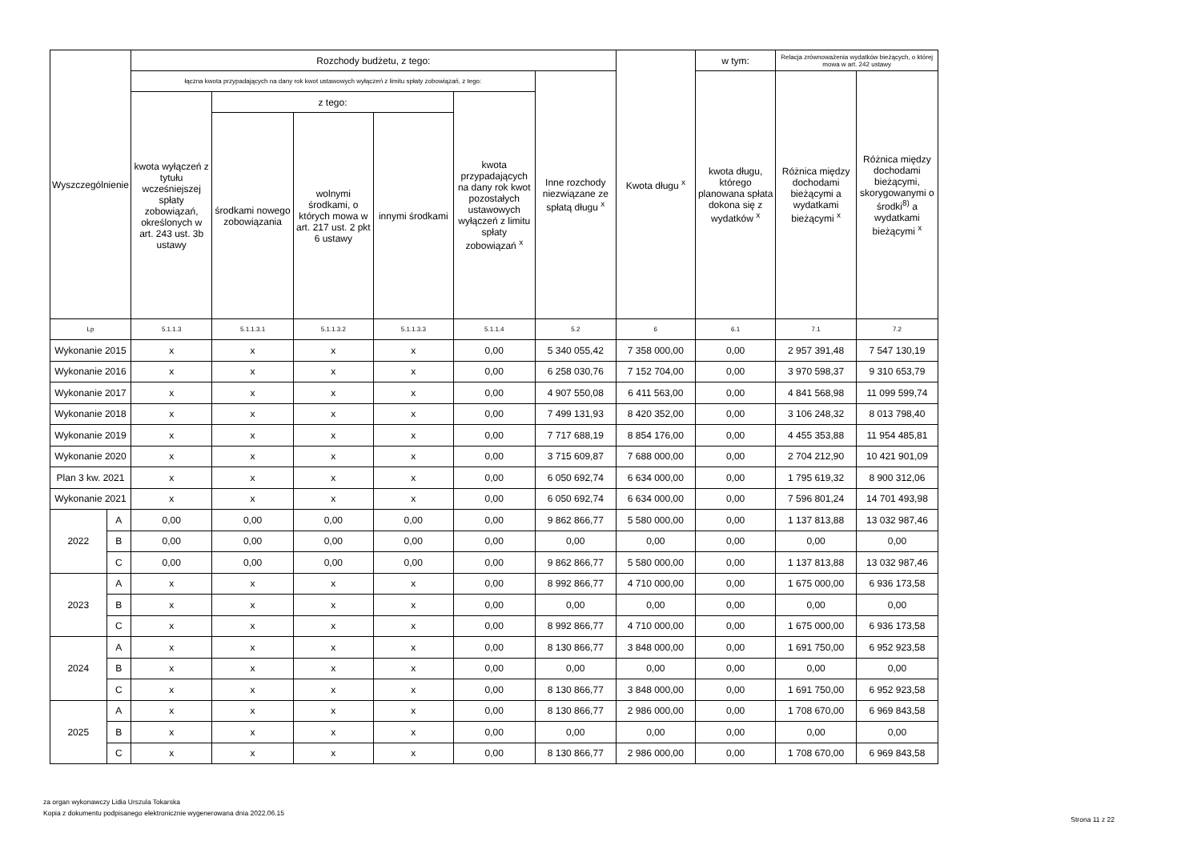| Wyszczególnienie | | Rozchody budżetu, z tego: | | | | | | Kwota długu <sup>x</sup> | w tym: | Relacja zrównoważenia wydatków bieżących, o której mowa w art. 242 ustawy | |
| --- | --- | --- | --- | --- | --- | --- | --- | --- | --- | --- | --- |
| | | łączna kwota przypadających na dany rok kwot ustawowych wyłączeń z limitu spłaty zobowiązań, z tego: | | | | | Inne rozchody niezwiązane ze spłatą długu <sup>x</sup> | | kwota długu, którego planowana spłata dokona się z wydatków <sup>x</sup> | Różnica między dochodami bieżącymi a wydatkami bieżącymi <sup>x</sup> | Różnica między dochodami bieżącymi, skorygowanymi o środki<sup>8)</sup> a wydatkami bieżącymi <sup>x</sup> |
| | | kwota wyłączeń z tytułu wcześniejszej spłaty zobowiązań, określonych w art. 243 ust. 3b ustawy | z tego: | | | kwota przypadających na dany rok kwot pozostałych ustawowych wyłączeń z limitu spłaty zobowiązań <sup>x</sup> | | | | | |
| | | | środkami nowego zobowiązania | wolnymi środkami, o których mowa w art. 217 ust. 2 pkt 6 ustawy | innymi środkami | | | | | | |
| Lp | | 5.1.1.3 | 5.1.1.3.1 | 5.1.1.3.2 | 5.1.1.3.3 | 5.1.1.4 | 5.2 | 6 | 6.1 | 7.1 | 7.2 |
| Wykonanie 2015 | | x | x | x | x | 0,00 | 5 340 055,42 | 7 358 000,00 | 0,00 | 2 957 391,48 | 7 547 130,19 |
| Wykonanie 2016 | | x | x | x | x | 0,00 | 6 258 030,76 | 7 152 704,00 | 0,00 | 3 970 598,37 | 9 310 653,79 |
| Wykonanie 2017 | | x | x | x | x | 0,00 | 4 907 550,08 | 6 411 563,00 | 0,00 | 4 841 568,98 | 11 099 599,74 |
| Wykonanie 2018 | | x | x | x | x | 0,00 | 7 499 131,93 | 8 420 352,00 | 0,00 | 3 106 248,32 | 8 013 798,40 |
| Wykonanie 2019 | | x | x | x | x | 0,00 | 7 717 688,19 | 8 854 176,00 | 0,00 | 4 455 353,88 | 11 954 485,81 |
| Wykonanie 2020 | | x | x | x | x | 0,00 | 3 715 609,87 | 7 688 000,00 | 0,00 | 2 704 212,90 | 10 421 901,09 |
| Plan 3 kw. 2021 | | x | x | x | x | 0,00 | 6 050 692,74 | 6 634 000,00 | 0,00 | 1 795 619,32 | 8 900 312,06 |
| Wykonanie 2021 | | x | x | x | x | 0,00 | 6 050 692,74 | 6 634 000,00 | 0,00 | 7 596 801,24 | 14 701 493,98 |
| 2022 | A | 0,00 | 0,00 | 0,00 | 0,00 | 0,00 | 9 862 866,77 | 5 580 000,00 | 0,00 | 1 137 813,88 | 13 032 987,46 |
| | B | 0,00 | 0,00 | 0,00 | 0,00 | 0,00 | 0,00 | 0,00 | 0,00 | 0,00 | 0,00 |
| | C | 0,00 | 0,00 | 0,00 | 0,00 | 0,00 | 9 862 866,77 | 5 580 000,00 | 0,00 | 1 137 813,88 | 13 032 987,46 |
| 2023 | A | x | x | x | x | 0,00 | 8 992 866,77 | 4 710 000,00 | 0,00 | 1 675 000,00 | 6 936 173,58 |
| | B | x | x | x | x | 0,00 | 0,00 | 0,00 | 0,00 | 0,00 | 0,00 |
| | C | x | x | x | x | 0,00 | 8 992 866,77 | 4 710 000,00 | 0,00 | 1 675 000,00 | 6 936 173,58 |
| 2024 | A | x | x | x | x | 0,00 | 8 130 866,77 | 3 848 000,00 | 0,00 | 1 691 750,00 | 6 952 923,58 |
| | B | x | x | x | x | 0,00 | 0,00 | 0,00 | 0,00 | 0,00 | 0,00 |
| | C | x | x | x | x | 0,00 | 8 130 866,77 | 3 848 000,00 | 0,00 | 1 691 750,00 | 6 952 923,58 |
| 2025 | A | x | x | x | x | 0,00 | 8 130 866,77 | 2 986 000,00 | 0,00 | 1 708 670,00 | 6 969 843,58 |
| | B | x | x | x | x | 0,00 | 0,00 | 0,00 | 0,00 | 0,00 | 0,00 |
| | C | x | x | x | x | 0,00 | 8 130 866,77 | 2 986 000,00 | 0,00 | 1 708 670,00 | 6 969 843,58 |
za organ wykonawczy Lidia Urszula Tokarska
Kopia z dokumentu podpisanego elektronicznie wygenerowana dnia 2022.06.15
Strona 11 z 22